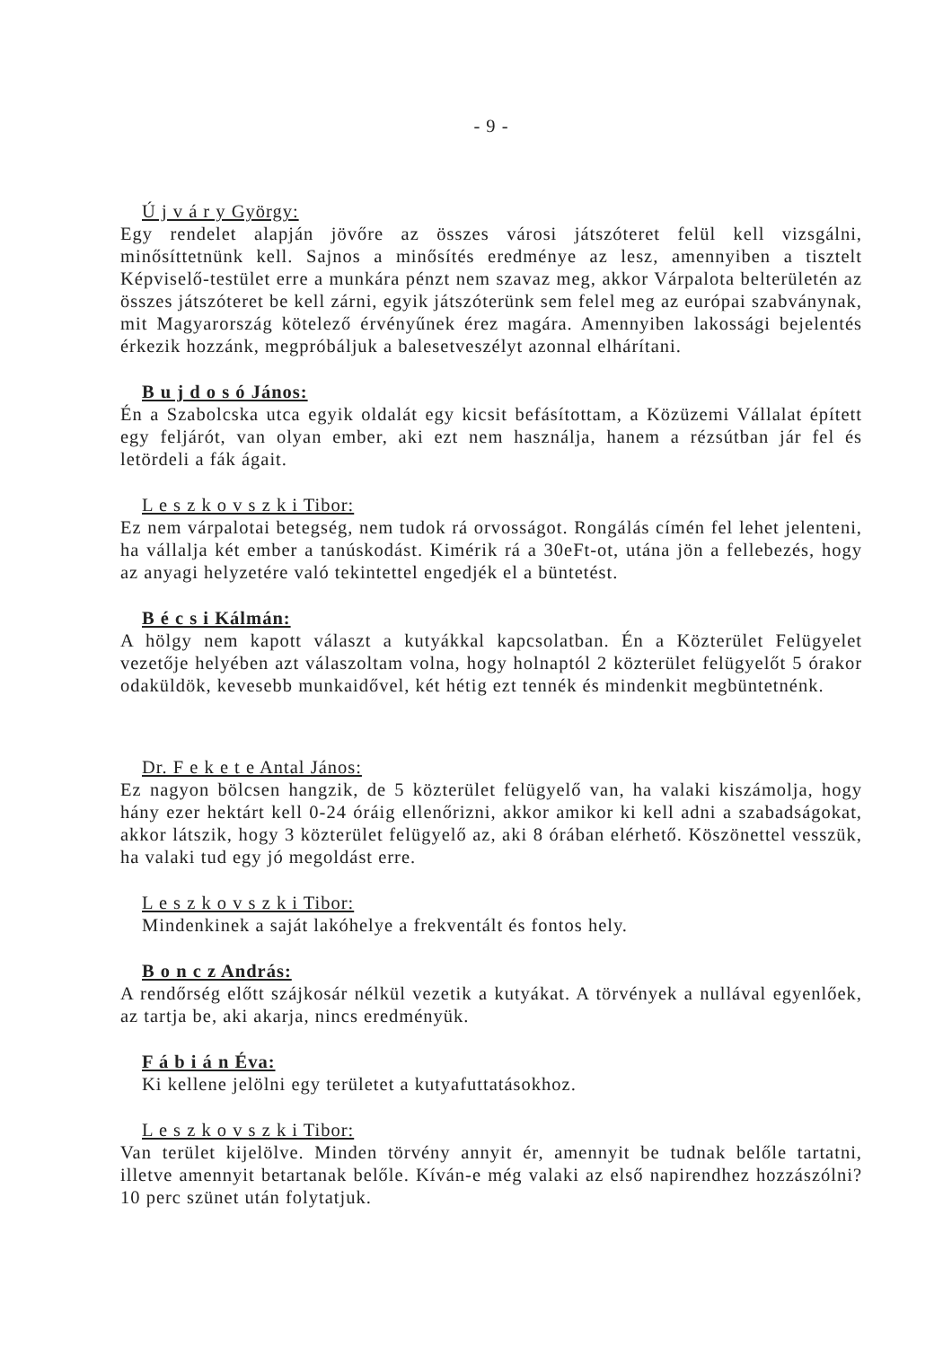- 9 -
Ú j v á r y György:
Egy rendelet alapján jövőre az összes városi játszóteret felül kell vizsgálni, minősíttetnünk kell. Sajnos a minősítés eredménye az lesz, amennyiben a tisztelt Képviselő-testület erre a munkára pénzt nem szavaz meg, akkor Várpalota belterületén az összes játszóteret be kell zárni, egyik játszóterünk sem felel meg az európai szabványnak, mit Magyarország kötelező érvényűnek érez magára. Amennyiben lakossági bejelentés érkezik hozzánk, megpróbáljuk a balesetveszélyt azonnal elhárítani.
B u j d o s ó János:
Én a Szabolcska utca egyik oldalát egy kicsit befásítottam, a Közüzemi Vállalat épített egy feljárót, van olyan ember, aki ezt nem használja, hanem a rézsútban jár fel és letördeli a fák ágait.
L e s z k o v s z k i Tibor:
Ez nem várpalotai betegség, nem tudok rá orvosságot. Rongálás címén fel lehet jelenteni, ha vállalja két ember a tanúskodást. Kimérik rá a 30eFt-ot, utána jön a fellebezés, hogy az anyagi helyzetére való tekintettel engedjék el a büntetést.
B é c s i Kálmán:
A hölgy nem kapott választ a kutyákkal kapcsolatban. Én a Közterület Felügyelet vezetője helyében azt válaszoltam volna, hogy holnaptól 2 közterület felügyelőt 5 órakor odaküldök, kevesebb munkaidővel, két hétig ezt tennék és mindenkit megbüntetnénk.
Dr. F e k e t e Antal János:
Ez nagyon bölcsen hangzik, de 5 közterület felügyelő van, ha valaki kiszámolja, hogy hány ezer hektárt kell 0-24 óráig ellenőrizni, akkor amikor ki kell adni a szabadságokat, akkor látszik, hogy 3 közterület felügyelő az, aki 8 órában elérhető. Köszönettel vesszük, ha valaki tud egy jó megoldást erre.
L e s z k o v s z k i Tibor:
Mindenkinek a saját lakóhelye a frekventált és fontos hely.
B o n c z András:
A rendőrség előtt szájkosár nélkül vezetik a kutyákat. A törvények a nullával egyenlőek, az tartja be, aki akarja, nincs eredményük.
F á b i á n Éva:
Ki kellene jelölni egy területet a kutyafuttatásokhoz.
L e s z k o v s z k i Tibor:
Van terület kijelölve. Minden törvény annyit ér, amennyit be tudnak belőle tartatni, illetve amennyit betartanak belőle. Kíván-e még valaki az első napirendhez hozzászólni? 10 perc szünet után folytatjuk.